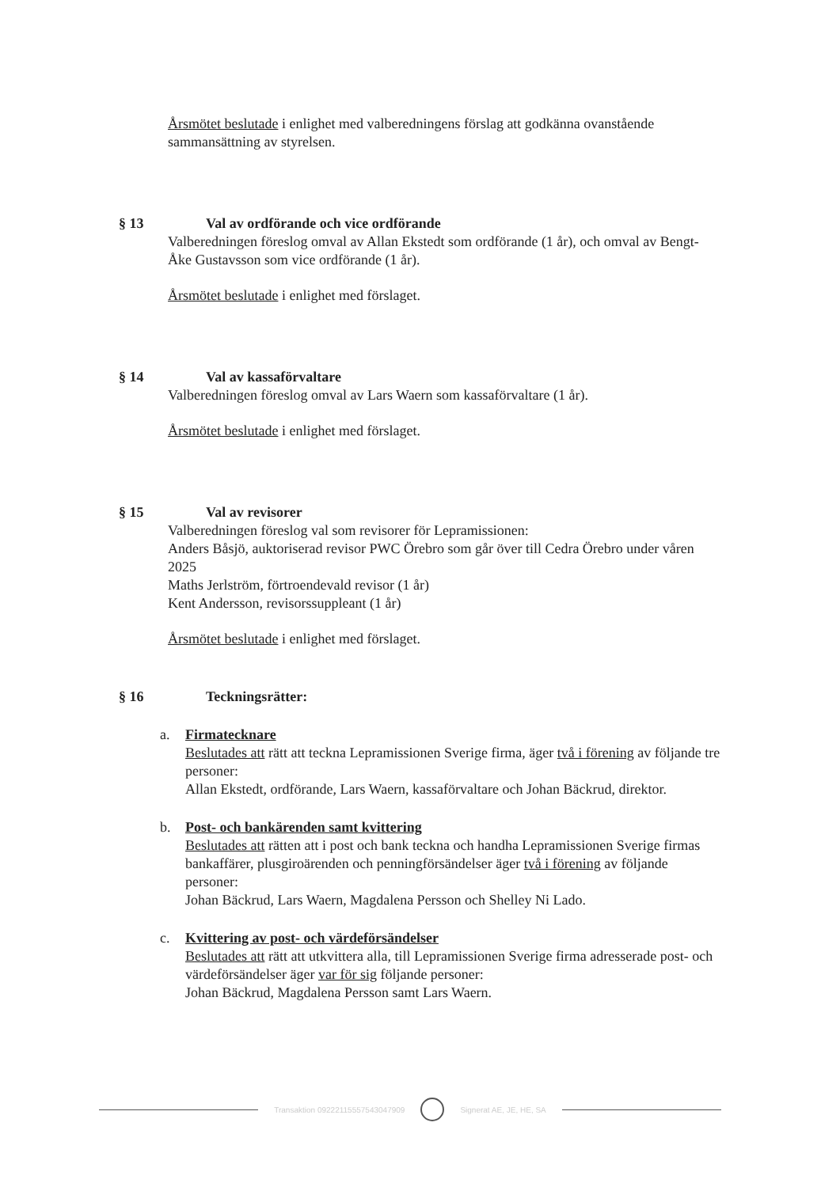Årsmötet beslutade i enlighet med valberedningens förslag att godkänna ovanstående sammansättning av styrelsen.
§ 13 Val av ordförande och vice ordförande
Valberedningen föreslog omval av Allan Ekstedt som ordförande (1 år), och omval av Bengt-Åke Gustavsson som vice ordförande (1 år).
Årsmötet beslutade i enlighet med förslaget.
§ 14 Val av kassaförvaltare
Valberedningen föreslog omval av Lars Waern som kassaförvaltare (1 år).
Årsmötet beslutade i enlighet med förslaget.
§ 15 Val av revisorer
Valberedningen föreslog val som revisorer för Lepramissionen:
Anders Båsjö, auktoriserad revisor PWC Örebro som går över till Cedra Örebro under våren 2025
Maths Jerlström, förtroendevald revisor (1 år)
Kent Andersson, revisorssuppleant (1 år)
Årsmötet beslutade i enlighet med förslaget.
§ 16 Teckningsrätter:
a. Firmatecknare
Beslutades att rätt att teckna Lepramissionen Sverige firma, äger två i förening av följande tre personer:
Allan Ekstedt, ordförande, Lars Waern, kassaförvaltare och Johan Bäckrud, direktor.
b. Post- och bankärenden samt kvittering
Beslutades att rätten att i post och bank teckna och handha Lepramissionen Sverige firmas bankaffärer, plusgiroärenden och penningförsändelser äger två i förening av följande personer:
Johan Bäckrud, Lars Waern, Magdalena Persson och Shelley Ni Lado.
c. Kvittering av post- och värdeförsändelser
Beslutades att rätt att utkvittera alla, till Lepramissionen Sverige firma adresserade post- och värdeförsändelser äger var för sig följande personer:
Johan Bäckrud, Magdalena Persson samt Lars Waern.
Transaktion 09222115557543047909 Signerat AE, JE, HE, SA